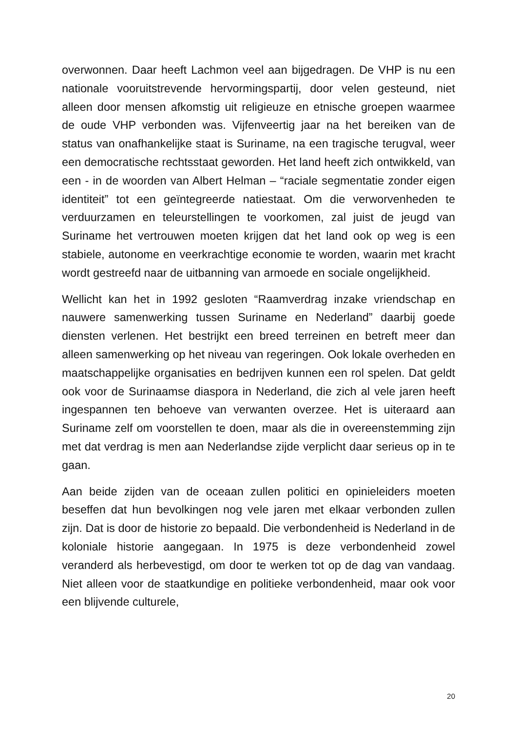overwonnen. Daar heeft Lachmon veel aan bijgedragen. De VHP is nu een nationale vooruitstrevende hervormingspartij, door velen gesteund, niet alleen door mensen afkomstig uit religieuze en etnische groepen waarmee de oude VHP verbonden was. Vijfenveertig jaar na het bereiken van de status van onafhankelijke staat is Suriname, na een tragische terugval, weer een democratische rechtsstaat geworden. Het land heeft zich ontwikkeld, van een - in de woorden van Albert Helman – “raciale segmentatie zonder eigen identiteit” tot een geïntegreerde natiestaat. Om die verworvenheden te verduurzamen en teleurstellingen te voorkomen, zal juist de jeugd van Suriname het vertrouwen moeten krijgen dat het land ook op weg is een stabiele, autonome en veerkrachtige economie te worden, waarin met kracht wordt gestreefd naar de uitbanning van armoede en sociale ongelijkheid.
Wellicht kan het in 1992 gesloten “Raamverdrag inzake vriendschap en nauwere samenwerking tussen Suriname en Nederland” daarbij goede diensten verlenen. Het bestrijkt een breed terreinen en betreft meer dan alleen samenwerking op het niveau van regeringen. Ook lokale overheden en maatschappelijke organisaties en bedrijven kunnen een rol spelen. Dat geldt ook voor de Surinaamse diaspora in Nederland, die zich al vele jaren heeft ingespannen ten behoeve van verwanten overzee. Het is uiteraard aan Suriname zelf om voorstellen te doen, maar als die in overeenstemming zijn met dat verdrag is men aan Nederlandse zijde verplicht daar serieus op in te gaan.
Aan beide zijden van de oceaan zullen politici en opinieleiders moeten beseffen dat hun bevolkingen nog vele jaren met elkaar verbonden zullen zijn. Dat is door de historie zo bepaald. Die verbondenheid is Nederland in de koloniale historie aangegaan. In 1975 is deze verbondenheid zowel veranderd als herbevestigd, om door te werken tot op de dag van vandaag. Niet alleen voor de staatkundige en politieke verbondenheid, maar ook voor een blijvende culturele,
20